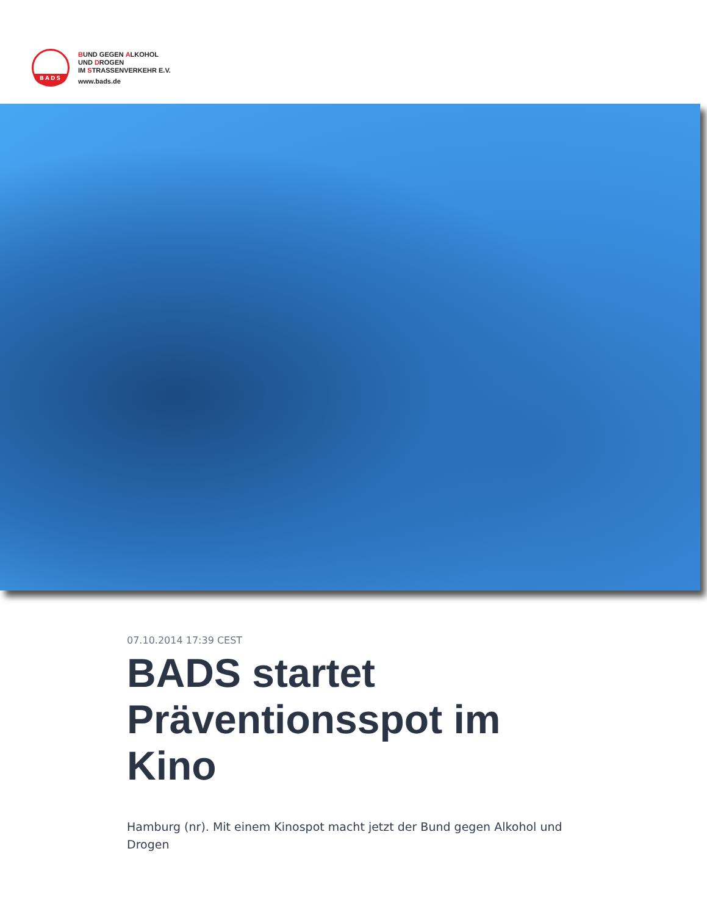BADS
BUND GEGEN ALKOHOL
UND DROGEN
IM STRASSENVERKEHR E.V.
www.bads.de
07.10.2014 17:39 CEST
BADS startet Präventionsspot im Kino
Hamburg (nr). Mit einem Kinospot macht jetzt der Bund gegen Alkohol und Drogen